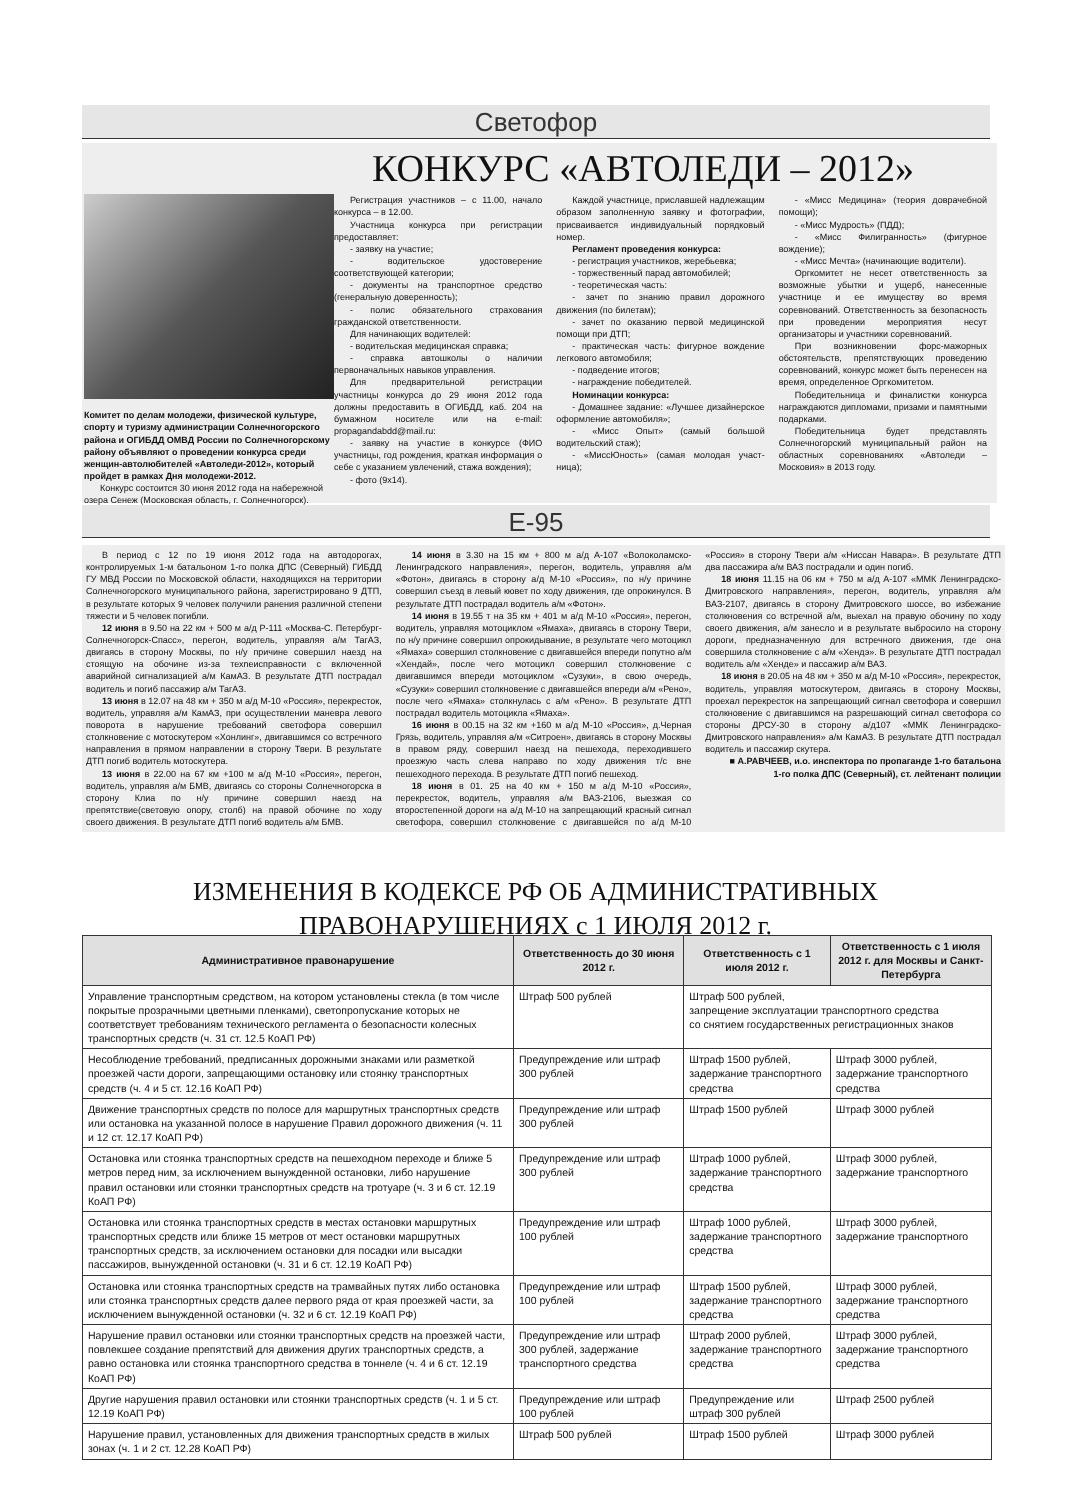Светофор
КОНКУРС «АВТОЛЕДИ – 2012»
Комитет по делам молодежи, физической культуре, спорту и туризму администрации Солнечногорского района и ОГИБДД ОМВД России по Солнечногорскому району объявляют о проведении конкурса среди женщин-автолюбителей «Автоледи-2012», который пройдет в рамках Дня молодежи-2012.
Конкурс состоится 30 июня 2012 года на набережной озера Сенеж (Московская область, г. Солнечногорск).
Регистрация участников – с 11.00, начало конкурса – в 12.00.
Участница конкурса при регистрации предоставляет:
- заявку на участие;
- водительское удостоверение соответствующей категории;
- документы на транспортное средство (генеральную доверенность);
- полис обязательного страхования гражданской ответственности.
Для начинающих водителей:
- водительская медицинская справка;
- справка автошколы о наличии первоначальных навыков управления.
Для предварительной регистрации участницы конкурса до 29 июня 2012 года должны предоставить в ОГИБДД, каб. 204 на бумажном носителе или на e-mail: propagandabdd@mail.ru:
- заявку на участие в конкурсе (ФИО участницы, год рождения, краткая информация о себе с указанием увлечений, стажа вождения);
- фото (9x14).
Каждой участнице, приславшей надлежащим образом заполненную заявку и фотографии, присваивается индивидуальный порядковый номер.
Регламент проведения конкурса:
- регистрация участников, жеребьевка;
- торжественный парад автомобилей;
- теоретическая часть:
- зачет по знанию правил дорожного движения (по билетам);
- зачет по оказанию первой медицинской помощи при ДТП;
- практическая часть: фигурное вождение легкового автомобиля;
- подведение итогов;
- награждение победителей.
Номинации конкурса:
- Домашнее задание: «Лучшее дизайнерское оформление автомобиля»;
- «Мисс Опыт» (самый большой водительский стаж);
- «МиссЮность» (самая молодая участ-ница);
- «Мисс Медицина» (теория доврачебной помощи);
- «Мисс Мудрость» (ПДД);
- «Мисс Филигранность» (фигурное вождение);
- «Мисс Мечта» (начинающие водители).
Оргкомитет не несет ответственность за возможные убытки и ущерб, нанесенные участнице и ее имуществу во время соревнований. Ответственность за безопасность при проведении мероприятия несут организаторы и участники соревнований.
При возникновении форс-мажорных обстоятельств, препятствующих проведению соревнований, конкурс может быть перенесен на время, определенное Оргкомитетом.
Победительница и финалистки конкурса награждаются дипломами, призами и памятными подарками.
Победительница будет представлять Солнечногорский муниципальный район на областных соревнованиях «Автоледи – Московия» в 2013 году.
Е-95
В период с 12 по 19 июня 2012 года на автодорогах, контролируемых 1-м батальоном 1-го полка ДПС (Северный) ГИБДД ГУ МВД России по Московской области, находящихся на территории Солнечногорского муниципального района, зарегистрировано 9 ДТП, в результате которых 9 человек получили ранения различной степени тяжести и 5 человек погибли.
12 июня в 9.50 на 22 км + 500 м а/д Р-111 «Москва-С. Петербург-Солнечногорск-Спасс», перегон, водитель, управляя а/м ТагАЗ, двигаясь в сторону Москвы, по н/у причине совершил наезд на стоящую на обочине из-за техneисправности с включенной аварийной сигнализацией а/м КамАЗ. В результате ДТП пострадал водитель и погиб пассажир а/м ТагАЗ.
13 июня в 12.07 на 48 км + 350 м а/д М-10 «Россия», перекресток, водитель, управляя а/м КамАЗ, при осуществлении маневра левого поворота в нарушение требований светофора совершил столкновение с мотоскутером «Хонлинг», двигавшимся со встречного направления в прямом направлении в сторону Твери. В результате ДТП погиб водитель мотоскутера.
13 июня в 22.00 на 67 км +100 м а/д М-10 «Россия», перегон, водитель, управляя а/м БМВ, двигаясь со стороны Солнечногорска в сторону Клиа по н/у причине совершил наезд на препятствие(световую опору, столб) на правой обочине по ходу своего движения. В результате ДТП погиб водитель а/м БМВ.
14 июня в 3.30 на 15 км + 800 м а/д А-107 «Волоколамско-Ленинградского направления», перегон, водитель, управляя а/м «Фотон», двигаясь в сторону а/д М-10 «Россия», по н/у причине совершил съезд в левый кювет по ходу движения, где опрокинулся. В результате ДТП пострадал водитель а/м «Фотон».
14 июня в 19.55 т на 35 км + 401 м а/д М-10 «Россия», перегон, водитель, управляя мотоциклом «Ямаха», двигаясь в сторону Твери, по н/у причине совершил опрокидывание, в результате чего мотоцикл «Ямаха» совершил столкновение с двигавшейся впереди попутно а/м «Хендай», после чего мотоцикл совершил столкновение с двигавшимся впереди мотоциклом «Сузуки», в свою очередь, «Сузуки» совершил столкновение с двигавшейся впереди а/м «Рено», после чего «Ямаха» столкнулась с а/м «Рено». В результате ДТП пострадал водитель мотоцикла «Ямаха».
16 июня в 00.15 на 32 км +160 м а/д М-10 «Россия», д.Черная Грязь, водитель, управляя а/м «Ситроен», двигаясь в сторону Москвы в правом ряду, совершил наезд на пешехода, переходившего проезжую часть слева направо по ходу движения т/с вне пешеходного перехода. В результате ДТП погиб пешеход.
18 июня в 01. 25 на 40 км + 150 м а/д М-10 «Россия», перекресток, водитель, управляя а/м ВАЗ-2106, выезжая со второстепенной дороги на а/д М-10 на запрещающий красный сигнал светофора, совершил столкновение с двигавшейся по а/д М-10 «Россия» в сторону Твери а/м «Ниссан Навара». В результате ДТП два пассажира а/м ВАЗ пострадали и один погиб.
18 июня 11.15 на 06 км + 750 м а/д А-107 «ММК Ленинградско-Дмитровского направления», перегон, водитель, управляя а/м ВАЗ-2107, двигаясь в сторону Дмитровского шоссе, во избежание столкновения со встречной а/м, выехал на правую обочину по ходу своего движения, а/м занесло и в результате выбросило на сторону дороги, предназначенную для встречного движения, где она совершила столкновение с а/м «Хендэ». В результате ДТП пострадал водитель а/м «Хенде» и пассажир а/м ВАЗ.
18 июня в 20.05 на 48 км + 350 м а/д М-10 «Россия», перекресток, водитель, управляя мотоскутером, двигаясь в сторону Москвы, проехал перекресток на запрещающий сигнал светофора и совершил столкновение с двигавшимся на разрешающий сигнал светофора со стороны ДРСУ-30 в сторону а/д107 «ММК Ленинградско-Дмитровского направления» а/м КамАЗ. В результате ДТП пострадал водитель и пассажир скутера.
■ А.РАВЧЕЕВ, и.о. инспектора по пропаганде 1-го батальона 1-го полка ДПС (Северный), ст. лейтенант полиции
ИЗМЕНЕНИЯ В КОДЕКСЕ РФ ОБ АДМИНИСТРАТИВНЫХ
ПРАВОНАРУШЕНИЯХ с 1 ИЮЛЯ 2012 г.
| Административное правонарушение | Ответственность до 30 июня 2012 г. | Ответственность с 1 июля 2012 г. | Ответственность с 1 июля 2012 г. для Москвы и Санкт-Петербурга |
| --- | --- | --- | --- |
| Управление транспортным средством, на котором установлены стекла (в том числе покрытые прозрачными цветными пленками), светопропускание которых не соответствует требованиям технического регламента о безопасности колесных транспортных средств (ч. 31 ст. 12.5 КоАП РФ) | Штраф 500 рублей | Штраф 500 рублей, запрещение эксплуатации транспортного средства со снятием государственных регистрационных знаков | |
| Несоблюдение требований, предписанных дорожными знаками или разметкой проезжей части дороги, запрещающими остановку или стоянку транспортных средств (ч. 4 и 5 ст. 12.16 КоАП РФ) | Предупреждение или штраф 300 рублей | Штраф 1500 рублей, задержание транспортного средства | Штраф 3000 рублей, задержание транспортного средства |
| Движение транспортных средств по полосе для маршрутных транспортных средств или остановка на указанной полосе в нарушение Правил дорожного движения (ч. 11 и 12 ст. 12.17 КоАП РФ) | Предупреждение или штраф 300 рублей | Штраф 1500 рублей | Штраф 3000 рублей |
| Остановка или стоянка транспортных средств на пешеходном переходе и ближе 5 метров перед ним, за исключением вынужденной остановки, либо нарушение правил остановки или стоянки транспортных средств на тротуаре (ч. 3 и 6 ст. 12.19 КоАП РФ) | Предупреждение или штраф 300 рублей | Штраф 1000 рублей, задержание транспортного средства | Штраф 3000 рублей, задержание транспортного |
| Остановка или стоянка транспортных средств в местах остановки маршрутных транспортных средств или ближе 15 метров от мест остановки маршрутных транспортных средств, за исключением остановки для посадки или высадки пассажиров, вынужденной остановки (ч. 31 и 6 ст. 12.19 КоАП РФ) | Предупреждение или штраф 100 рублей | Штраф 1000 рублей, задержание транспортного средства | Штраф 3000 рублей, задержание транспортного |
| Остановка или стоянка транспортных средств на трамвайных путях либо остановка или стоянка транспортных средств далее первого ряда от края проезжей части, за исключением вынужденной остановки (ч. 32 и 6 ст. 12.19 КоАП РФ) | Предупреждение или штраф 100 рублей | Штраф 1500 рублей, задержание транспортного средства | Штраф 3000 рублей, задержание транспортного средства |
| Нарушение правил остановки или стоянки транспортных средств на проезжей части, повлекшее создание препятствий для движения других транспортных средств, а равно остановка или стоянка транспортного средства в тоннеле (ч. 4 и 6 ст. 12.19 КоАП РФ) | Предупреждение или штраф 300 рублей, задержание транспортного средства | Штраф 2000 рублей, задержание транспортного средства | Штраф 3000 рублей, задержание транспортного средства |
| Другие нарушения правил остановки или стоянки транспортных средств (ч. 1 и 5 ст. 12.19 КоАП РФ) | Предупреждение или штраф 100 рублей | Предупреждение или штраф 300 рублей | Штраф 2500 рублей |
| Нарушение правил, установленных для движения транспортных средств в жилых зонах (ч. 1 и 2 ст. 12.28 КоАП РФ) | Штраф 500 рублей | Штраф 1500 рублей | Штраф 3000 рублей |